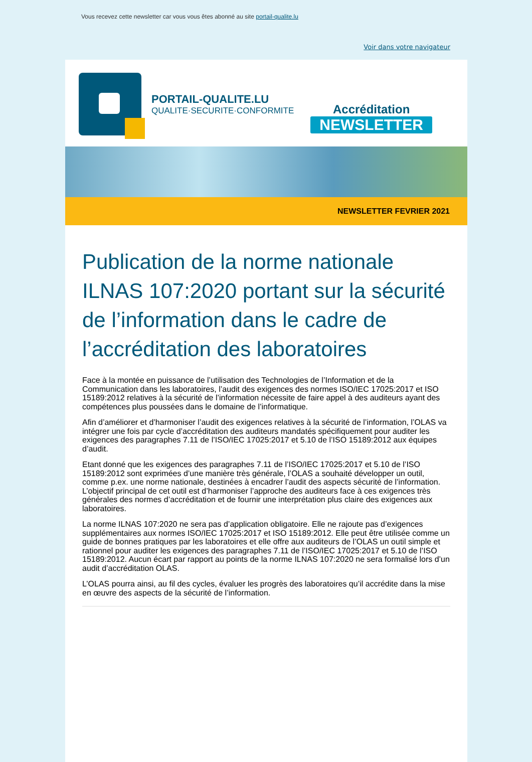Vous recevez cette newsletter car vous vous êtes abonné au site portail-qualite.lu
Voir dans votre navigateur
PORTAIL-QUALITE.LU
QUALITE·SECURITE·CONFORMITE
Accréditation
NEWSLETTER
NEWSLETTER FEVRIER 2021
Publication de la norme nationale ILNAS 107:2020 portant sur la sécurité de l’information dans le cadre de l’accréditation des laboratoires
Face à la montée en puissance de l’utilisation des Technologies de l’Information et de la Communication dans les laboratoires, l’audit des exigences des normes ISO/IEC 17025:2017 et ISO 15189:2012 relatives à la sécurité de l’information nécessite de faire appel à des auditeurs ayant des compétences plus poussées dans le domaine de l’informatique.
Afin d’améliorer et d’harmoniser l’audit des exigences relatives à la sécurité de l’information, l’OLAS va intégrer une fois par cycle d’accréditation des auditeurs mandatés spécifiquement pour auditer les exigences des paragraphes 7.11 de l’ISO/IEC 17025:2017 et 5.10 de l’ISO 15189:2012 aux équipes d’audit.
Etant donné que les exigences des paragraphes 7.11 de l’ISO/IEC 17025:2017 et 5.10 de l’ISO 15189:2012 sont exprimées d’une manière très générale, l’OLAS a souhaité développer un outil, comme p.ex. une norme nationale, destinées à encadrer l’audit des aspects sécurité de l’information. L’objectif principal de cet outil est d’harmoniser l’approche des auditeurs face à ces exigences très générales des normes d’accréditation et de fournir une interprétation plus claire des exigences aux laboratoires.
La norme ILNAS 107:2020 ne sera pas d’application obligatoire. Elle ne rajoute pas d’exigences supplémentaires aux normes ISO/IEC 17025:2017 et ISO 15189:2012. Elle peut être utilisée comme un guide de bonnes pratiques par les laboratoires et elle offre aux auditeurs de l’OLAS un outil simple et rationnel pour auditer les exigences des paragraphes 7.11 de l’ISO/IEC 17025:2017 et 5.10 de l’ISO 15189:2012. Aucun écart par rapport au points de la norme ILNAS 107:2020 ne sera formalisé lors d’un audit d’accréditation OLAS.
L’OLAS pourra ainsi, au fil des cycles, évaluer les progrès des laboratoires qu’il accrédite dans la mise en œuvre des aspects de la sécurité de l’information.